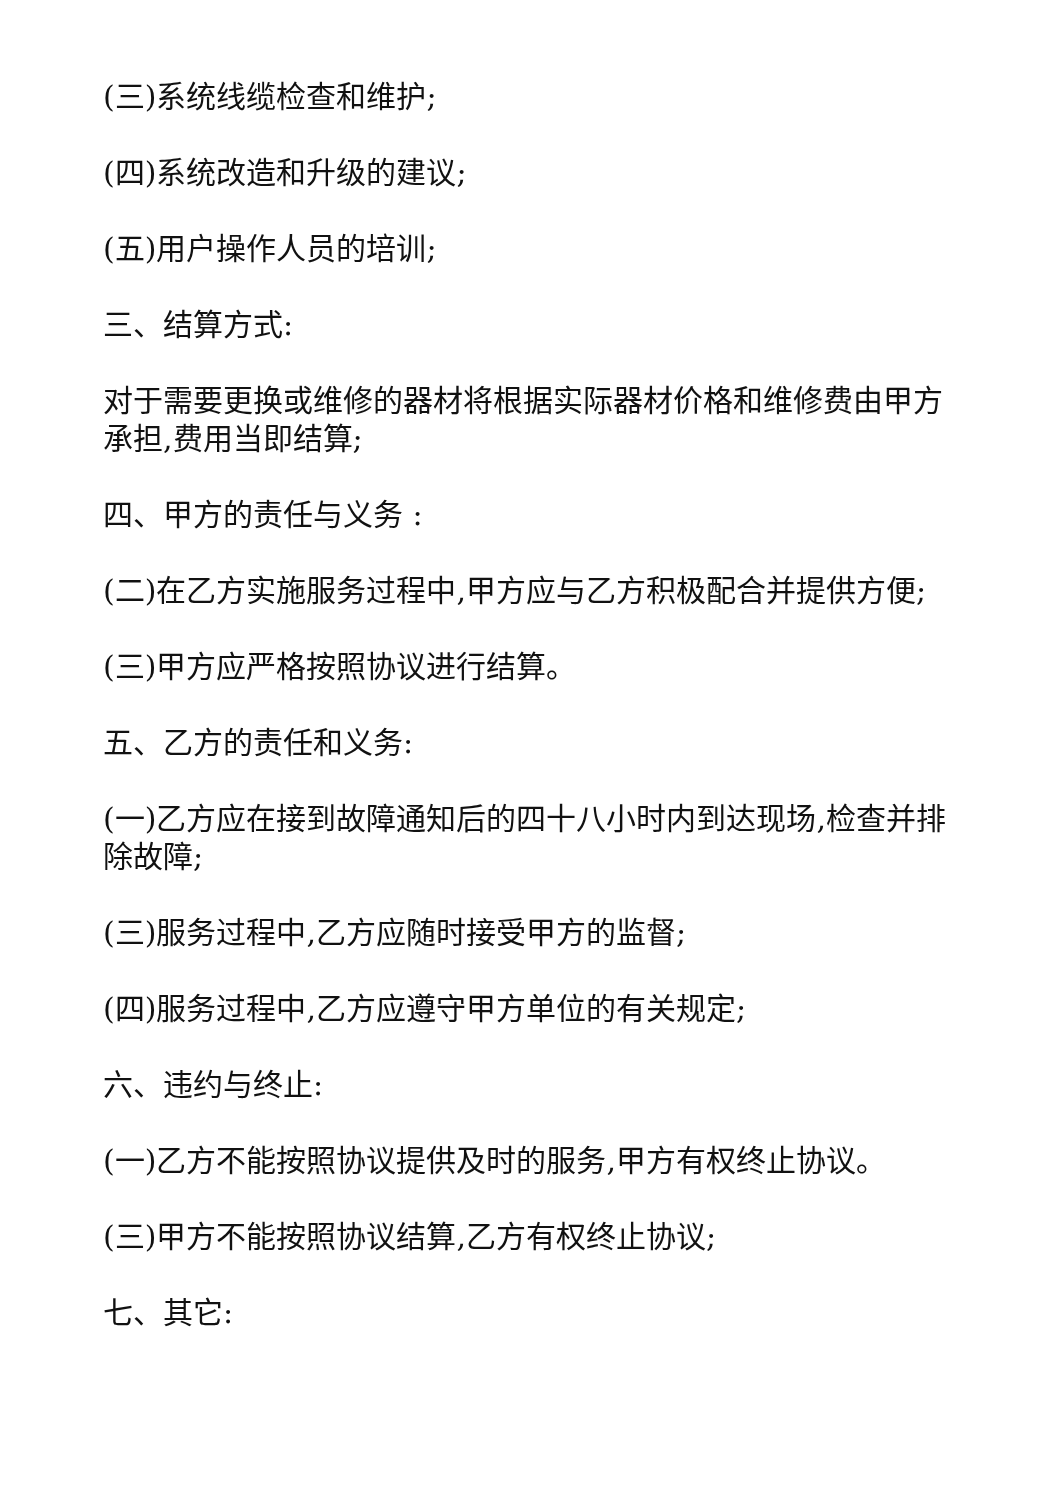(三)系统线缆检查和维护;
(四)系统改造和升级的建议;
(五)用户操作人员的培训;
三、结算方式:
对于需要更换或维修的器材将根据实际器材价格和维修费由甲方承担,费用当即结算;
四、甲方的责任与义务 :
(二)在乙方实施服务过程中,甲方应与乙方积极配合并提供方便;
(三)甲方应严格按照协议进行结算。
五、乙方的责任和义务:
(一)乙方应在接到故障通知后的四十八小时内到达现场,检查并排除故障;
(三)服务过程中,乙方应随时接受甲方的监督;
(四)服务过程中,乙方应遵守甲方单位的有关规定;
六、违约与终止:
(一)乙方不能按照协议提供及时的服务,甲方有权终止协议。
(三)甲方不能按照协议结算,乙方有权终止协议;
七、其它: